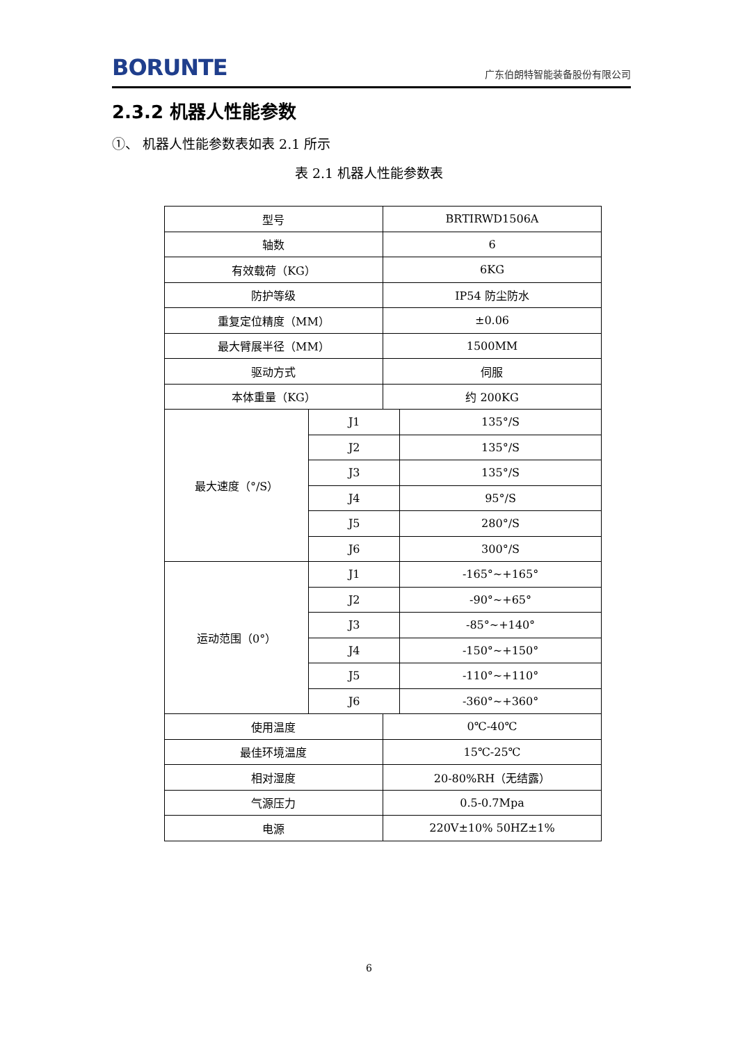BORUNTE 广东伯朗特智能装备股份有限公司
2.3.2 机器人性能参数
①、 机器人性能参数表如表 2.1 所示
表 2.1 机器人性能参数表
| 型号 | | BRTIRWD1506A | |
| 轴数 | | 6 | |
| 有效载荷（KG） | | 6KG | |
| 防护等级 | | IP54 防尘防水 | |
| 重复定位精度（MM） | | ±0.06 | |
| 最大臂展半径（MM） | | 1500MM | |
| 驱动方式 | | 伺服 | |
| 本体重量（KG） | | 约 200KG | |
| 最大速度（°/S） | J1 | | 135°/S |
| | J2 | | 135°/S |
| | J3 | | 135°/S |
| | J4 | | 95°/S |
| | J5 | | 280°/S |
| | J6 | | 300°/S |
| 运动范围（0°） | J1 | | -165°~+165° |
| | J2 | | -90°~+65° |
| | J3 | | -85°~+140° |
| | J4 | | -150°~+150° |
| | J5 | | -110°~+110° |
| | J6 | | -360°~+360° |
| 使用温度 | | 0℃-40℃ | |
| 最佳环境温度 | | 15℃-25℃ | |
| 相对湿度 | | 20-80%RH（无结露） | |
| 气源压力 | | 0.5-0.7Mpa | |
| 电源 | | 220V±10% 50HZ±1% | |
6